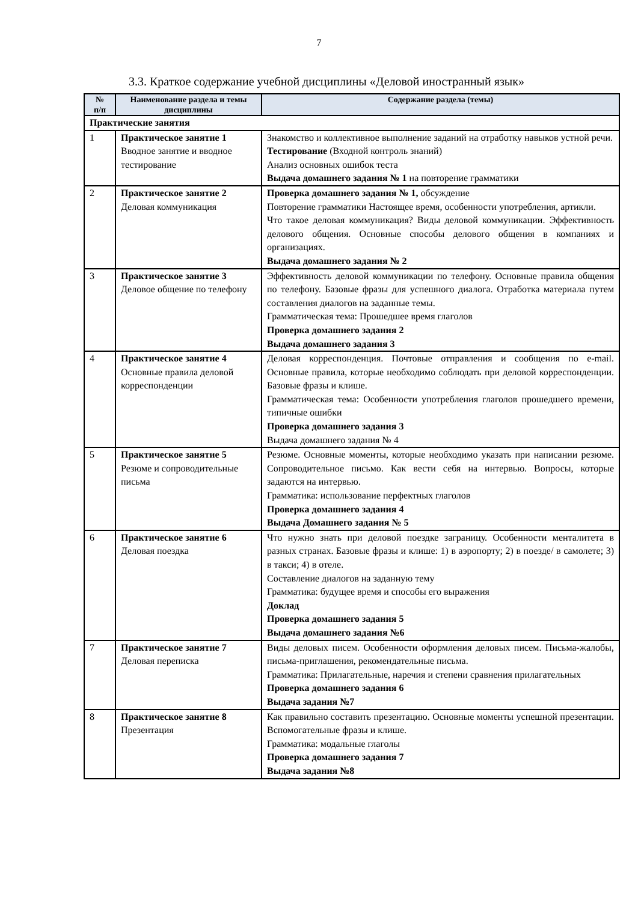7
3.3. Краткое содержание учебной дисциплины «Деловой иностранный язык»
| № п/п | Наименование раздела и темы дисциплины | Содержание раздела (темы) |
| --- | --- | --- |
| Практические занятия | | |
| 1 | Практическое занятие 1 Вводное занятие и вводное тестирование | Знакомство и коллективное выполнение заданий на отработку навыков устной речи. Тестирование (Входной контроль знаний) Анализ основных ошибок теста Выдача домашнего задания № 1 на повторение грамматики |
| 2 | Практическое занятие 2 Деловая коммуникация | Проверка домашнего задания № 1, обсуждение Повторение грамматики Настоящее время, особенности употребления, артикли. Что такое деловая коммуникация? Виды деловой коммуникации. Эффективность делового общения. Основные способы делового общения в компаниях и организациях. Выдача домашнего задания № 2 |
| 3 | Практическое занятие 3 Деловое общение по телефону | Эффективность деловой коммуникации по телефону. Основные правила общения по телефону. Базовые фразы для успешного диалога. Отработка материала путем составления диалогов на заданные темы. Грамматическая тема: Прошедшее время глаголов Проверка домашнего задания 2 Выдача домашнего задания 3 |
| 4 | Практическое занятие 4 Основные правила деловой корреспонденции | Деловая корреспонденция. Почтовые отправления и сообщения по e-mail. Основные правила, которые необходимо соблюдать при деловой корреспонденции. Базовые фразы и клише. Грамматическая тема: Особенности употребления глаголов прошедшего времени, типичные ошибки Проверка домашнего задания 3 Выдача домашнего задания № 4 |
| 5 | Практическое занятие 5 Резюме и сопроводительные письма | Резюме. Основные моменты, которые необходимо указать при написании резюме. Сопроводительное письмо. Как вести себя на интервью. Вопросы, которые задаются на интервью. Грамматика: использование перфектных глаголов Проверка домашнего задания 4 Выдача Домашнего задания № 5 |
| 6 | Практическое занятие 6 Деловая поездка | Что нужно знать при деловой поездке заграницу. Особенности менталитета в разных странах. Базовые фразы и клише: 1) в аэропорту; 2) в поезде/ в самолете; 3) в такси; 4) в отеле. Составление диалогов на заданную тему Грамматика: будущее время и способы его выражения Доклад Проверка домашнего задания 5 Выдача домашнего задания №6 |
| 7 | Практическое занятие 7 Деловая переписка | Виды деловых писем. Особенности оформления деловых писем. Письма-жалобы, письма-приглашения, рекомендательные письма. Грамматика: Прилагательные, наречия и степени сравнения прилагательных Проверка домашнего задания 6 Выдача задания №7 |
| 8 | Практическое занятие 8 Презентация | Как правильно составить презентацию. Основные моменты успешной презентации. Вспомогательные фразы и клише. Грамматика: модальные глаголы Проверка домашнего задания 7 Выдача задания №8 |